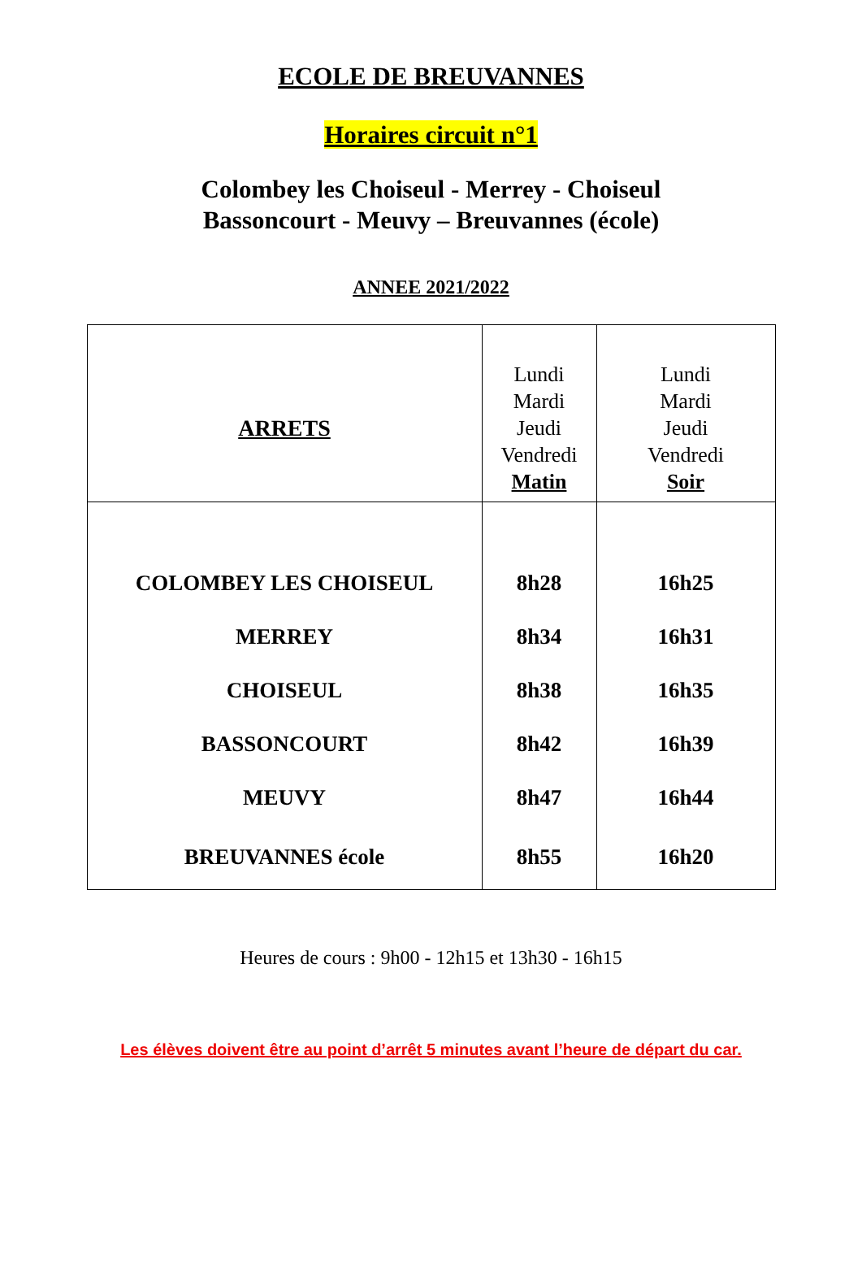ECOLE DE BREUVANNES
Horaires circuit n°1
Colombey les Choiseul - Merrey - Choiseul
Bassoncourt - Meuvy – Breuvannes (école)
ANNEE 2021/2022
| ARRETS | Lundi Mardi Jeudi Vendredi Matin | Lundi Mardi Jeudi Vendredi Soir |
| --- | --- | --- |
| COLOMBEY LES CHOISEUL | 8h28 | 16h25 |
| MERREY | 8h34 | 16h31 |
| CHOISEUL | 8h38 | 16h35 |
| BASSONCOURT | 8h42 | 16h39 |
| MEUVY | 8h47 | 16h44 |
| BREUVANNES école | 8h55 | 16h20 |
Heures de cours : 9h00 - 12h15 et 13h30 - 16h15
Les élèves doivent être au point d’arrêt 5 minutes avant l’heure de départ du car.